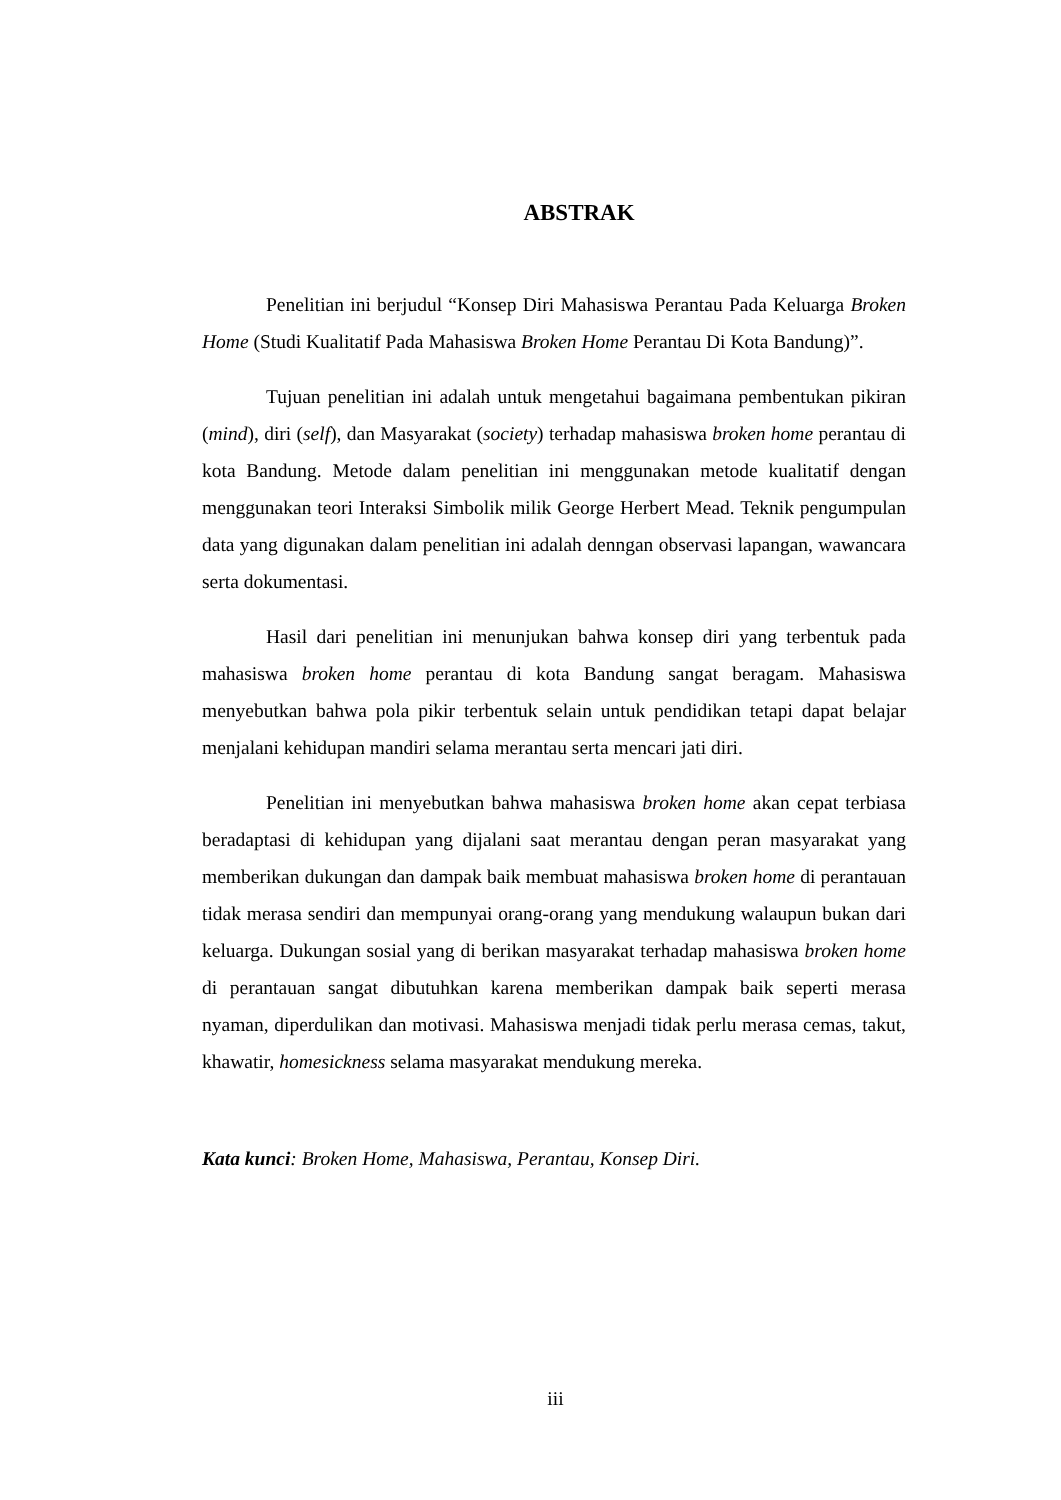ABSTRAK
Penelitian ini berjudul “Konsep Diri Mahasiswa Perantau Pada Keluarga Broken Home (Studi Kualitatif Pada Mahasiswa Broken Home Perantau Di Kota Bandung)”.
Tujuan penelitian ini adalah untuk mengetahui bagaimana pembentukan pikiran (mind), diri (self), dan Masyarakat (society) terhadap mahasiswa broken home perantau di kota Bandung. Metode dalam penelitian ini menggunakan metode kualitatif dengan menggunakan teori Interaksi Simbolik milik George Herbert Mead. Teknik pengumpulan data yang digunakan dalam penelitian ini adalah denngan observasi lapangan, wawancara serta dokumentasi.
Hasil dari penelitian ini menunjukan bahwa konsep diri yang terbentuk pada mahasiswa broken home perantau di kota Bandung sangat beragam. Mahasiswa menyebutkan bahwa pola pikir terbentuk selain untuk pendidikan tetapi dapat belajar menjalani kehidupan mandiri selama merantau serta mencari jati diri.
Penelitian ini menyebutkan bahwa mahasiswa broken home akan cepat terbiasa beradaptasi di kehidupan yang dijalani saat merantau dengan peran masyarakat yang memberikan dukungan dan dampak baik membuat mahasiswa broken home di perantauan tidak merasa sendiri dan mempunyai orang-orang yang mendukung walaupun bukan dari keluarga. Dukungan sosial yang di berikan masyarakat terhadap mahasiswa broken home di perantauan sangat dibutuhkan karena memberikan dampak baik seperti merasa nyaman, diperdulikan dan motivasi. Mahasiswa menjadi tidak perlu merasa cemas, takut, khawatir, homesickness selama masyarakat mendukung mereka.
Kata kunci: Broken Home, Mahasiswa, Perantau, Konsep Diri.
iii